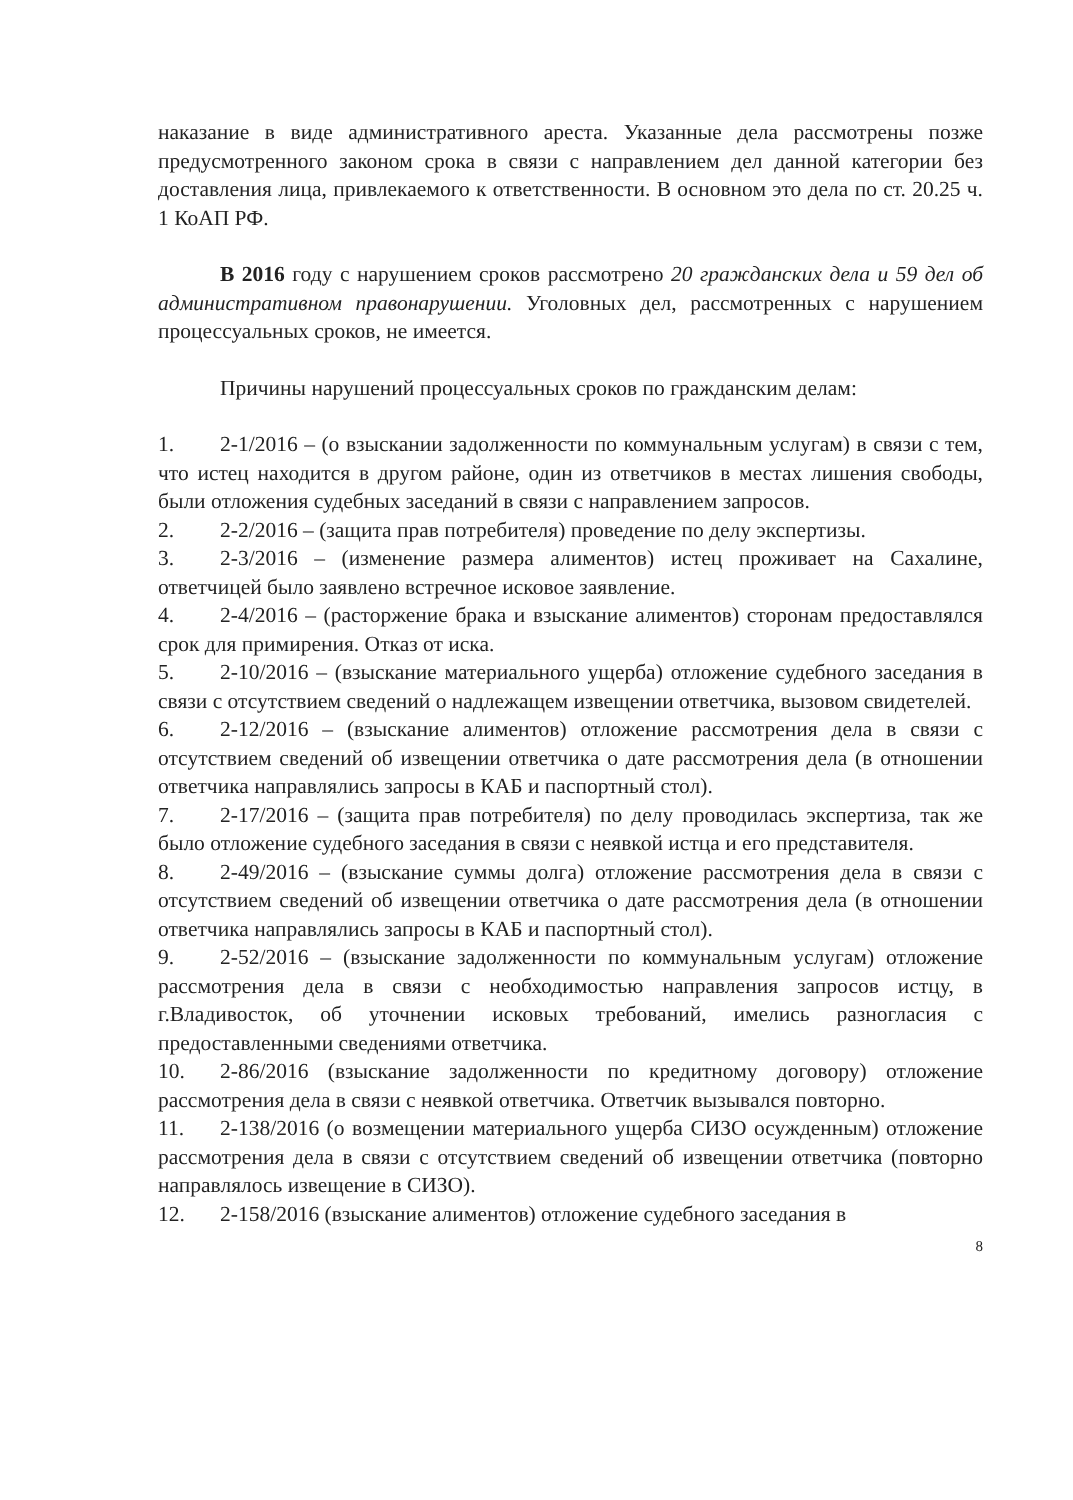наказание в виде административного ареста. Указанные дела рассмотрены позже предусмотренного законом срока в связи с направлением дел данной категории без доставления лица, привлекаемого к ответственности. В основном это дела по ст. 20.25 ч. 1 КоАП РФ.
В 2016 году с нарушением сроков рассмотрено 20 гражданских дела и 59 дел об административном правонарушении. Уголовных дел, рассмотренных с нарушением процессуальных сроков, не имеется.
Причины нарушений процессуальных сроков по гражданским делам:
1. 2-1/2016 – (о взыскании задолженности по коммунальным услугам) в связи с тем, что истец находится в другом районе, один из ответчиков в местах лишения свободы, были отложения судебных заседаний в связи с направлением запросов.
2. 2-2/2016 – (защита прав потребителя) проведение по делу экспертизы.
3. 2-3/2016 – (изменение размера алиментов) истец проживает на Сахалине, ответчицей было заявлено встречное исковое заявление.
4. 2-4/2016 – (расторжение брака и взыскание алиментов) сторонам предоставлялся срок для примирения. Отказ от иска.
5. 2-10/2016 – (взыскание материального ущерба) отложение судебного заседания в связи с отсутствием сведений о надлежащем извещении ответчика, вызовом свидетелей.
6. 2-12/2016 – (взыскание алиментов) отложение рассмотрения дела в связи с отсутствием сведений об извещении ответчика о дате рассмотрения дела (в отношении ответчика направлялись запросы в КАБ и паспортный стол).
7. 2-17/2016 – (защита прав потребителя) по делу проводилась экспертиза, так же было отложение судебного заседания в связи с неявкой истца и его представителя.
8. 2-49/2016 – (взыскание суммы долга) отложение рассмотрения дела в связи с отсутствием сведений об извещении ответчика о дате рассмотрения дела (в отношении ответчика направлялись запросы в КАБ и паспортный стол).
9. 2-52/2016 – (взыскание задолженности по коммунальным услугам) отложение рассмотрения дела в связи с необходимостью направления запросов истцу, в г.Владивосток, об уточнении исковых требований, имелись разногласия с предоставленными сведениями ответчика.
10. 2-86/2016 (взыскание задолженности по кредитному договору) отложение рассмотрения дела в связи с неявкой ответчика. Ответчик вызывался повторно.
11. 2-138/2016 (о возмещении материального ущерба СИЗО осужденным) отложение рассмотрения дела в связи с отсутствием сведений об извещении ответчика (повторно направлялось извещение в СИЗО).
12. 2-158/2016 (взыскание алиментов) отложение судебного заседания в
8